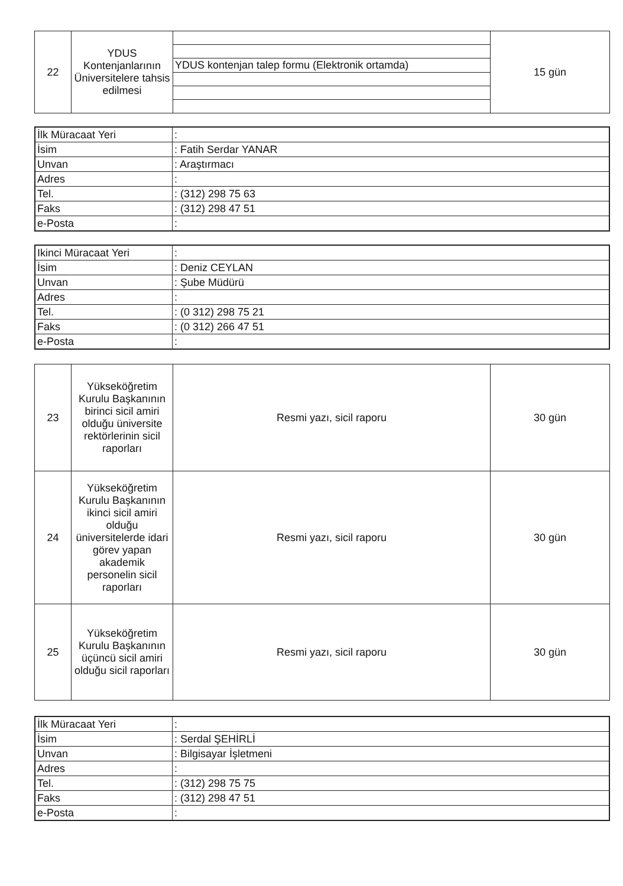| 22 | YDUS Kontenjanlarının Üniversitelere tahsis edilmesi | | 15 gün |
| | | YDUS kontenjan talep formu (Elektronik ortamda) | |
| İlk Müracaat Yeri | : |
| İsim | : Fatih Serdar YANAR |
| Unvan | : Araştırmacı |
| Adres | : |
| Tel. | : (312) 298 75 63 |
| Faks | : (312) 298 47 51 |
| e-Posta | : |
| Ikinci Müracaat Yeri | : |
| İsim | : Deniz CEYLAN |
| Unvan | : Şube Müdürü |
| Adres | : |
| Tel. | : (0 312) 298 75 21 |
| Faks | : (0 312) 266 47 51 |
| e-Posta | : |
| 23 | Yükseköğretim Kurulu Başkanının birinci sicil amiri olduğu üniversite rektörlerinin sicil raporları | Resmi yazı, sicil raporu | 30 gün |
| 24 | Yükseköğretim Kurulu Başkanının ikinci sicil amiri olduğu üniversitelerde idari görev yapan akademik personelin sicil raporları | Resmi yazı, sicil raporu | 30 gün |
| 25 | Yükseköğretim Kurulu Başkanının üçüncü sicil amiri olduğu sicil raporları | Resmi yazı, sicil raporu | 30 gün |
| İlk Müracaat Yeri | : |
| İsim | : Serdal ŞEHİRLİ |
| Unvan | : Bilgisayar İşletmeni |
| Adres | : |
| Tel. | : (312) 298 75 75 |
| Faks | : (312) 298 47 51 |
| e-Posta | : |